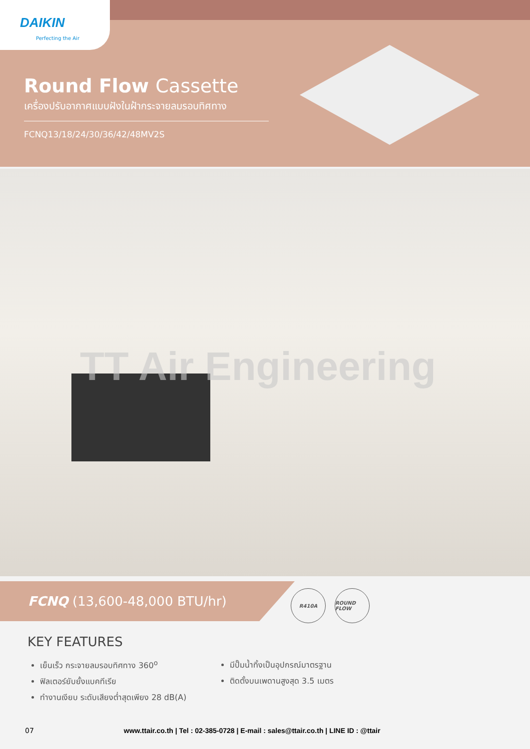DAIKIN
Perfecting the Air
Round Flow Cassette
เครื่องปรับอากาศแบบฝังในฝ้ากระจายลมรอบทิศทาง
FCNQ13/18/24/30/36/42/48MV2S
TT Air Engineering
FCNQ (13,600-48,000 BTU/hr)
R410A ROUND FLOW
KEY FEATURES
เย็นเร็ว กระจายลมรอบทิศทาง 360<sup>o</sup>
ฟิลเตอร์ยับยั้งแบคทีเรีย
ทำงานเงียบ ระดับเสียงต่ำสุดเพียง 28 dB(A)
มีปั๊มน้ำทิ้งเป็นอุปกรณ์มาตรฐาน
ติดตั้งบนเพดานสูงสุด 3.5 เมตร
07 www.ttair.co.th | Tel : 02-385-0728 | E-mail : sales@ttair.co.th | LINE ID : @ttair